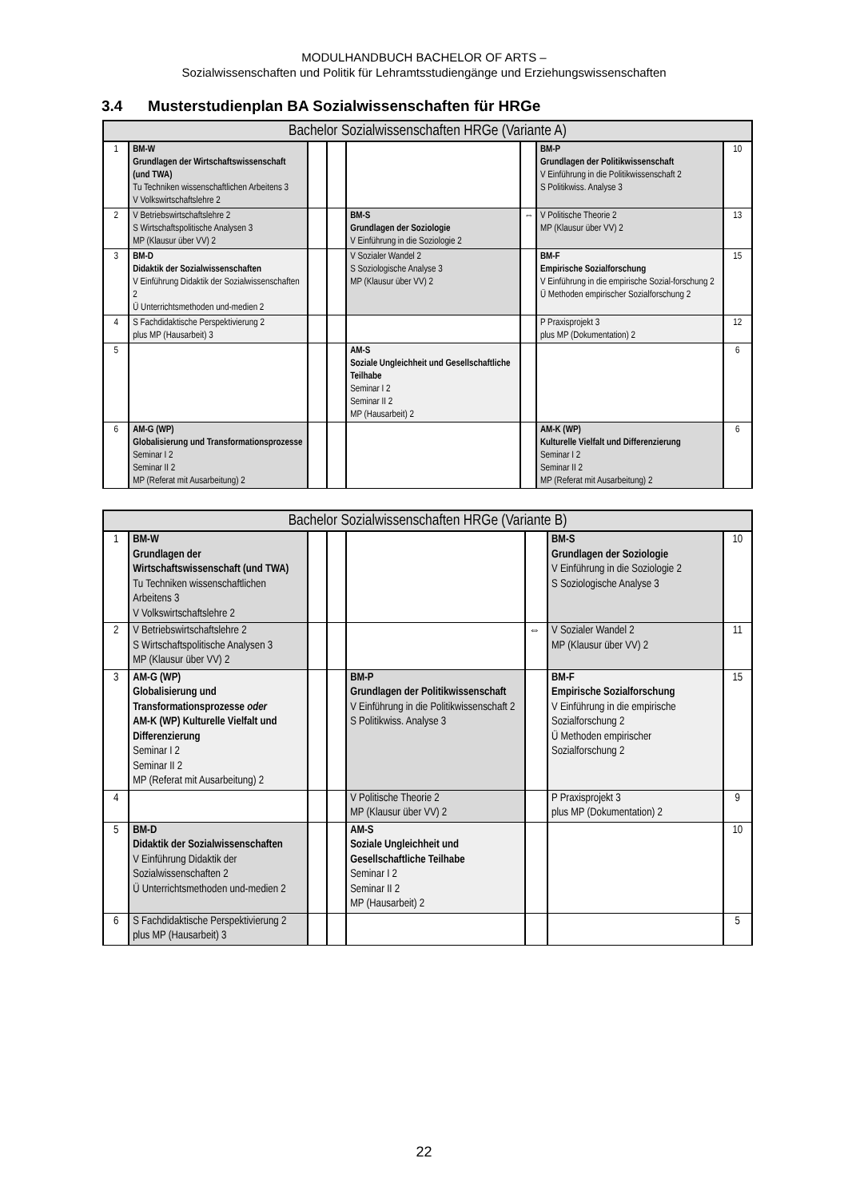MODULHANDBUCH BACHELOR OF ARTS –
Sozialwissenschaften und Politik für Lehramtsstudiengänge und Erziehungswissenschaften
3.4 Musterstudienplan BA Sozialwissenschaften für HRGe
| Bachelor Sozialwissenschaften HRGe (Variante A) | | | | | | | |
| --- | --- | --- | --- | --- | --- | --- | --- |
| 1 | BM-W Grundlagen der Wirtschaftswissenschaft (und TWA) Tu Techniken wissenschaftlichen Arbeitens 3 V Volkswirtschaftslehre 2 | | | | | BM-P Grundlagen der Politikwissenschaft V Einführung in die Politikwissenschaft 2 S Politikwiss. Analyse 3 | 10 |
| 2 | V Betriebswirtschaftslehre 2 S Wirtschaftspolitische Analysen 3 MP (Klausur über VV) 2 | | | BM-S Grundlagen der Soziologie V Einführung in die Soziologie 2 | ⇔ | V Politische Theorie 2 MP (Klausur über VV) 2 | 13 |
| 3 | BM-D Didaktik der Sozialwissenschaften V Einführung Didaktik der Sozialwissenschaften 2 Ü Unterrichtsmethoden und-medien 2 | | | V Sozialer Wandel 2 S Soziologische Analyse 3 MP (Klausur über VV) 2 | | BM-F Empirische Sozialforschung V Einführung in die empirische Sozial-forschung 2 Ü Methoden empirischer Sozialforschung 2 | 15 |
| 4 | S Fachdidaktische Perspektivierung 2 plus MP (Hausarbeit) 3 | | | | | P Praxisprojekt 3 plus MP (Dokumentation) 2 | 12 |
| 5 | | | | AM-S Soziale Ungleichheit und Gesellschaftliche Teilhabe Seminar I 2 Seminar II 2 MP (Hausarbeit) 2 | | | 6 |
| 6 | AM-G (WP) Globalisierung und Transformationsprozesse Seminar I 2 Seminar II 2 MP (Referat mit Ausarbeitung) 2 | | | | | AM-K (WP) Kulturelle Vielfalt und Differenzierung Seminar I 2 Seminar II 2 MP (Referat mit Ausarbeitung) 2 | 6 |
| Bachelor Sozialwissenschaften HRGe (Variante B) | | | | | | | |
| --- | --- | --- | --- | --- | --- | --- | --- |
| 1 | BM-W Grundlagen der Wirtschaftswissenschaft (und TWA) Tu Techniken wissenschaftlichen Arbeitens 3 V Volkswirtschaftslehre 2 | | | | | BM-S Grundlagen der Soziologie V Einführung in die Soziologie 2 S Soziologische Analyse 3 | 10 |
| 2 | V Betriebswirtschaftslehre 2 S Wirtschaftspolitische Analysen 3 MP (Klausur über VV) 2 | | | | ⇔ | V Sozialer Wandel 2 MP (Klausur über VV) 2 | 11 |
| 3 | AM-G (WP) Globalisierung und Transformationsprozesse oder AM-K (WP) Kulturelle Vielfalt und Differenzierung Seminar I 2 Seminar II 2 MP (Referat mit Ausarbeitung) 2 | | | BM-P Grundlagen der Politikwissenschaft V Einführung in die Politikwissenschaft 2 S Politikwiss. Analyse 3 | | BM-F Empirische Sozialforschung V Einführung in die empirische Sozialforschung 2 Ü Methoden empirischer Sozialforschung 2 | 15 |
| 4 | | | | V Politische Theorie 2 MP (Klausur über VV) 2 | | P Praxisprojekt 3 plus MP (Dokumentation) 2 | 9 |
| 5 | BM-D Didaktik der Sozialwissenschaften V Einführung Didaktik der Sozialwissenschaften 2 Ü Unterrichtsmethoden und-medien 2 | | | AM-S Soziale Ungleichheit und Gesellschaftliche Teilhabe Seminar I 2 Seminar II 2 MP (Hausarbeit) 2 | | | 10 |
| 6 | S Fachdidaktische Perspektivierung 2 plus MP (Hausarbeit) 3 | | | | | | 5 |
22